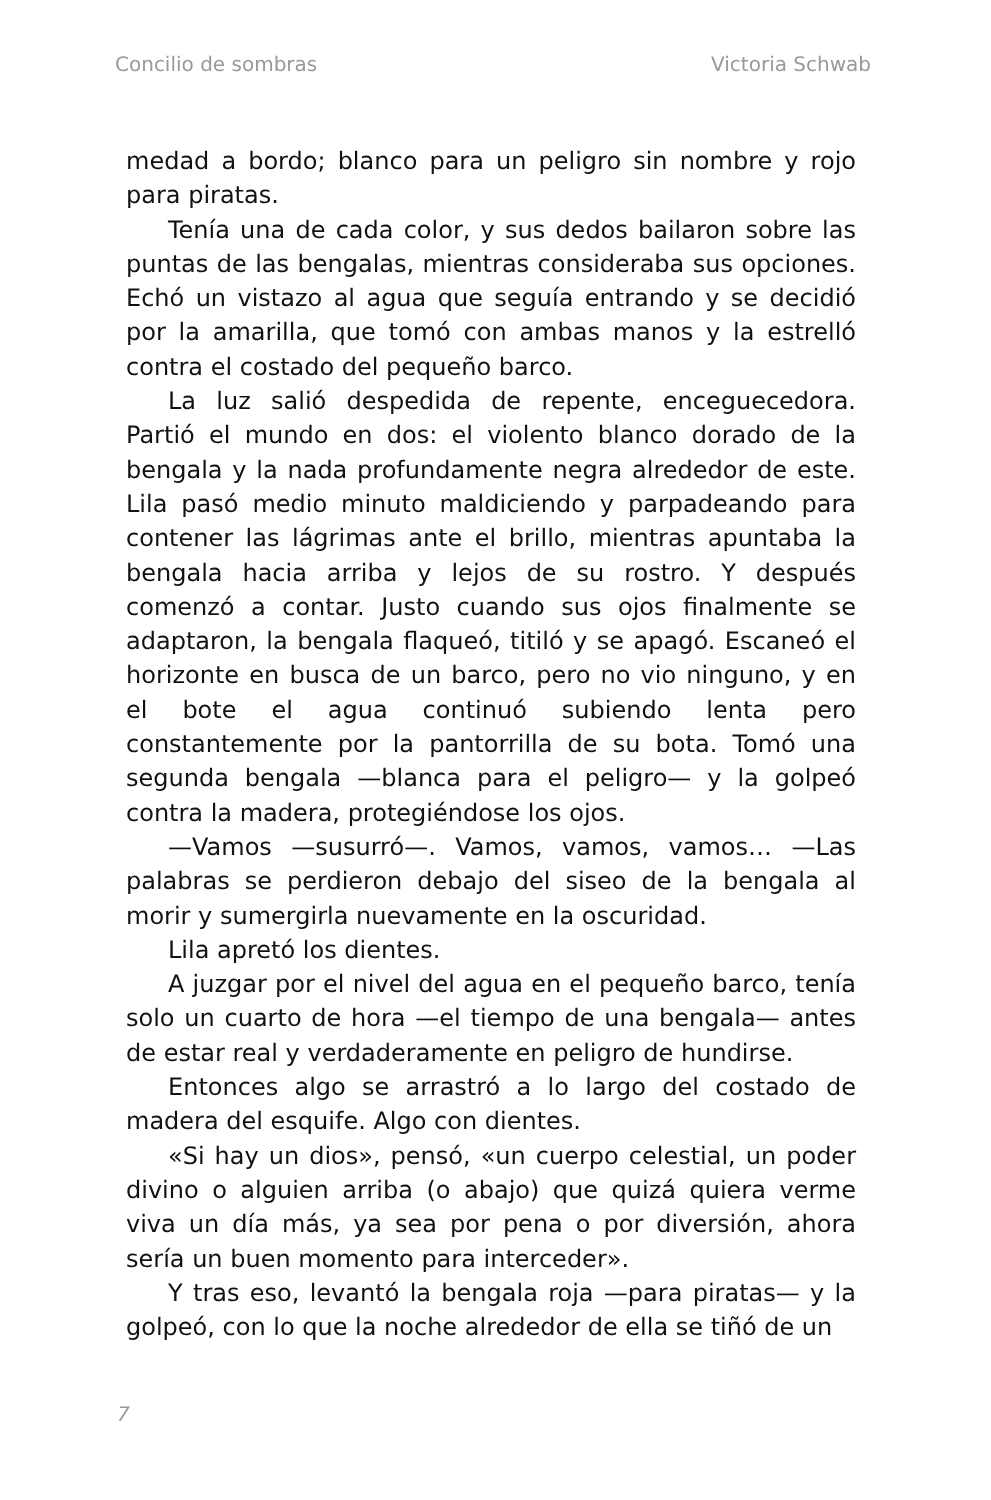Concilio de sombras Victoria Schwab
medad a bordo; blanco para un peligro sin nombre y rojo para piratas.
Tenía una de cada color, y sus dedos bailaron sobre las puntas de las bengalas, mientras consideraba sus opciones. Echó un vistazo al agua que seguía entrando y se decidió por la amarilla, que tomó con ambas manos y la estrelló contra el costado del pequeño barco.
La luz salió despedida de repente, enceguecedora. Partió el mundo en dos: el violento blanco dorado de la bengala y la nada profundamente negra alrededor de este. Lila pasó medio minuto maldiciendo y parpadeando para contener las lágrimas ante el brillo, mientras apuntaba la bengala hacia arriba y lejos de su rostro. Y después comenzó a contar. Justo cuando sus ojos finalmente se adaptaron, la bengala flaqueó, titiló y se apagó. Escaneó el horizonte en busca de un barco, pero no vio ninguno, y en el bote el agua continuó subiendo lenta pero constantemente por la pantorrilla de su bota. Tomó una segunda bengala —blanca para el peligro— y la golpeó contra la madera, protegiéndose los ojos.
—Vamos —susurró—. Vamos, vamos, vamos… —Las palabras se perdieron debajo del siseo de la bengala al morir y sumergirla nuevamente en la oscuridad.
Lila apretó los dientes.
A juzgar por el nivel del agua en el pequeño barco, tenía solo un cuarto de hora —el tiempo de una bengala— antes de estar real y verdaderamente en peligro de hundirse.
Entonces algo se arrastró a lo largo del costado de madera del esquife. Algo con dientes.
«Si hay un dios», pensó, «un cuerpo celestial, un poder divino o alguien arriba (o abajo) que quizá quiera verme viva un día más, ya sea por pena o por diversión, ahora sería un buen momento para interceder».
Y tras eso, levantó la bengala roja —para piratas— y la golpeó, con lo que la noche alrededor de ella se tiñó de un
7